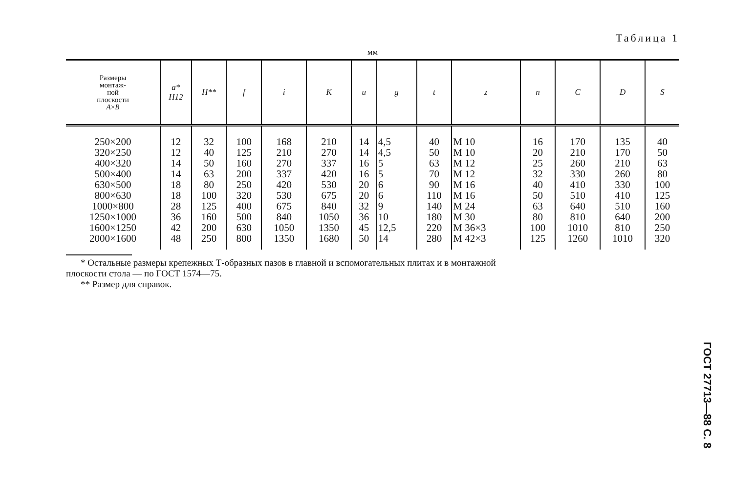Таблица 1
мм
| Размеры монтаж- ной плоскости A × B | a* H12 | H** | f | i | K | u | g | t | z | n | C | D | S |
| --- | --- | --- | --- | --- | --- | --- | --- | --- | --- | --- | --- | --- | --- |
| 250×200 320×250 400×320 500×400 630×500 800×630 1000×800 1250×1000 1600×1250 2000×1600 | 12 12 14 14 18 18 28 36 42 48 | 32 40 50 63 80 100 125 160 200 250 | 100 125 160 200 250 320 400 500 630 800 | 168 210 270 337 420 530 675 840 1050 1350 | 210 270 337 420 530 675 840 1050 1350 1680 | 14 14 16 16 20 20 32 36 45 50 | 4,5 4,5 5 5 6 6 9 10 12,5 14 | 40 50 63 70 90 110 140 180 220 280 | М 10 М 10 М 12 М 12 М 16 М 16 М 24 М 30 М 36×3 М 42×3 | 16 20 25 32 40 50 63 80 100 125 | 170 210 260 330 410 510 640 810 1010 1260 | 135 170 210 260 330 410 510 640 810 1010 | 40 50 63 80 100 125 160 200 250 320 |
* Остальные размеры крепежных Т-образных пазов в главной и вспомогательных плитах и в монтажной
плоскости стола — по ГОСТ 1574—75.
** Размер для справок.
ГОСТ 27713—88 С. 8